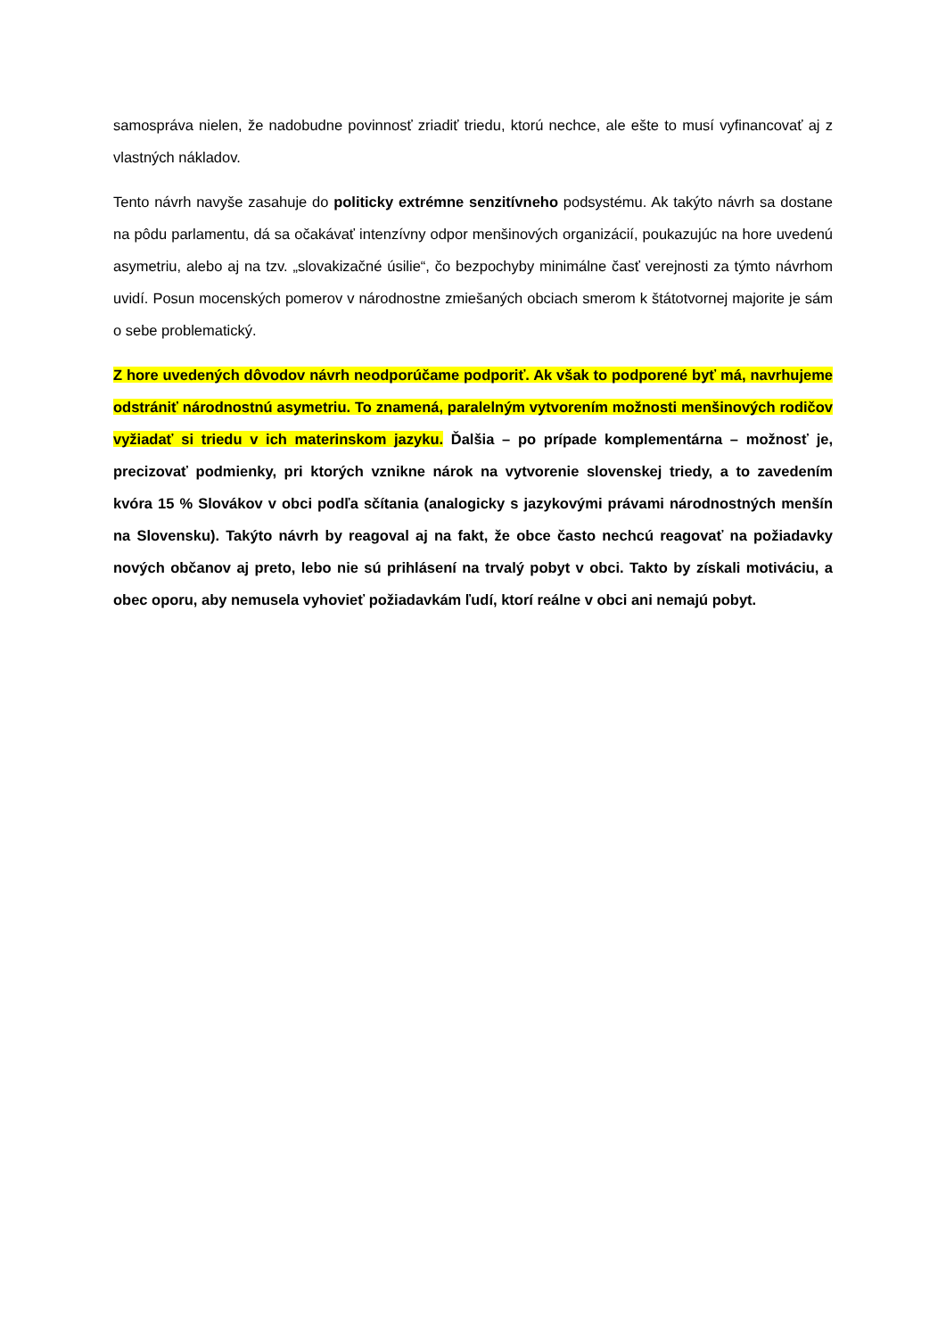samospráva nielen, že nadobudne povinnosť zriadiť triedu, ktorú nechce, ale ešte to musí vyfinancovať aj z vlastných nákladov.
Tento návrh navyše zasahuje do politicky extrémne senzitívneho podsystému. Ak takýto návrh sa dostane na pôdu parlamentu, dá sa očakávať intenzívny odpor menšinových organizácií, poukazujúc na hore uvedenú asymetriu, alebo aj na tzv. „slovakizačné úsilie“, čo bezpochyby minimálne časť verejnosti za týmto návrhom uvidí. Posun mocenských pomerov v národnostne zmiešaných obciach smerom k štátotvornej majorite je sám o sebe problematický.
Z hore uvedených dôvodov návrh neodporúčame podporiť. Ak však to podporené byť má, navrhujeme odstrániť národnostnú asymetriu. To znamená, paralelným vytvorením možnosti menšinových rodičov vyžiadať si triedu v ich materinskom jazyku. Ďalšia – po prípade komplementárna – možnosť je, precizovať podmienky, pri ktorých vznikne nárok na vytvorenie slovenskej triedy, a to zavedením kvóra 15 % Slovákov v obci podľa sčítania (analogicky s jazykovými právami národnostných menšín na Slovensku). Takýto návrh by reagoval aj na fakt, že obce často nechcú reagovať na požiadavky nových občanov aj preto, lebo nie sú prihlásení na trvalý pobyt v obci. Takto by získali motiváciu, a obec oporu, aby nemusela vyhovieť požiadavkám ľudí, ktorí reálne v obci ani nemajú pobyt.